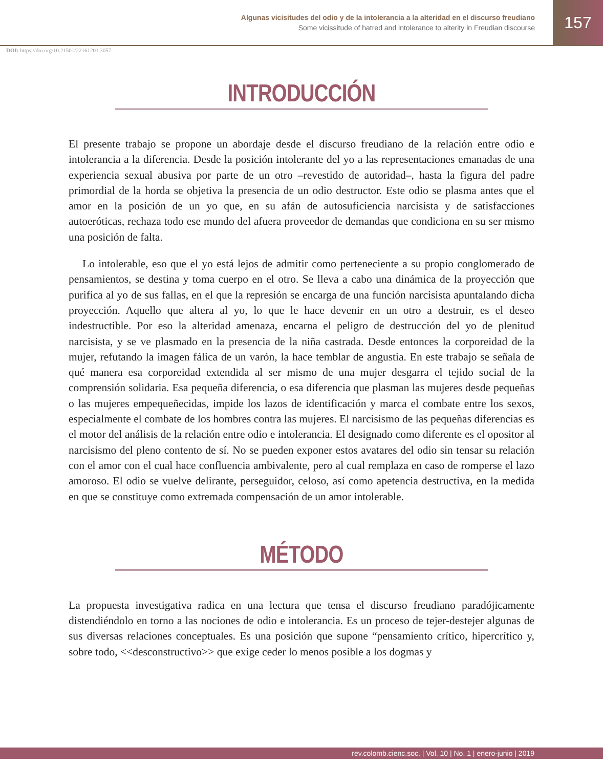Algunas vicisitudes del odio y de la intolerancia a la alteridad en el discurso freudiano
Some vicissitude of hatred and intolerance to alterity in Freudian discourse
157
DOI: https://doi.org/10.21501/22161201.3057
INTRODUCCIÓN
El presente trabajo se propone un abordaje desde el discurso freudiano de la relación entre odio e intolerancia a la diferencia. Desde la posición intolerante del yo a las representaciones emanadas de una experiencia sexual abusiva por parte de un otro –revestido de autoridad–, hasta la figura del padre primordial de la horda se objetiva la presencia de un odio destructor. Este odio se plasma antes que el amor en la posición de un yo que, en su afán de autosuficiencia narcisista y de satisfacciones autoeróticas, rechaza todo ese mundo del afuera proveedor de demandas que condiciona en su ser mismo una posición de falta.
Lo intolerable, eso que el yo está lejos de admitir como perteneciente a su propio conglomerado de pensamientos, se destina y toma cuerpo en el otro. Se lleva a cabo una dinámica de la proyección que purifica al yo de sus fallas, en el que la represión se encarga de una función narcisista apuntalando dicha proyección. Aquello que altera al yo, lo que le hace devenir en un otro a destruir, es el deseo indestructible. Por eso la alteridad amenaza, encarna el peligro de destrucción del yo de plenitud narcisista, y se ve plasmado en la presencia de la niña castrada. Desde entonces la corporeidad de la mujer, refutando la imagen fálica de un varón, la hace temblar de angustia. En este trabajo se señala de qué manera esa corporeidad extendida al ser mismo de una mujer desgarra el tejido social de la comprensión solidaria. Esa pequeña diferencia, o esa diferencia que plasman las mujeres desde pequeñas o las mujeres empequeñecidas, impide los lazos de identificación y marca el combate entre los sexos, especialmente el combate de los hombres contra las mujeres. El narcisismo de las pequeñas diferencias es el motor del análisis de la relación entre odio e intolerancia. El designado como diferente es el opositor al narcisismo del pleno contento de sí. No se pueden exponer estos avatares del odio sin tensar su relación con el amor con el cual hace confluencia ambivalente, pero al cual remplaza en caso de romperse el lazo amoroso. El odio se vuelve delirante, perseguidor, celoso, así como apetencia destructiva, en la medida en que se constituye como extremada compensación de un amor intolerable.
MÉTODO
La propuesta investigativa radica en una lectura que tensa el discurso freudiano paradójicamente distendiéndolo en torno a las nociones de odio e intolerancia. Es un proceso de tejer-destejer algunas de sus diversas relaciones conceptuales. Es una posición que supone “pensamiento crítico, hipercrítico y, sobre todo, <<desconstructivo>> que exige ceder lo menos posible a los dogmas y
rev.colomb.cienc.soc. | Vol. 10 | No. 1 | enero-junio | 2019